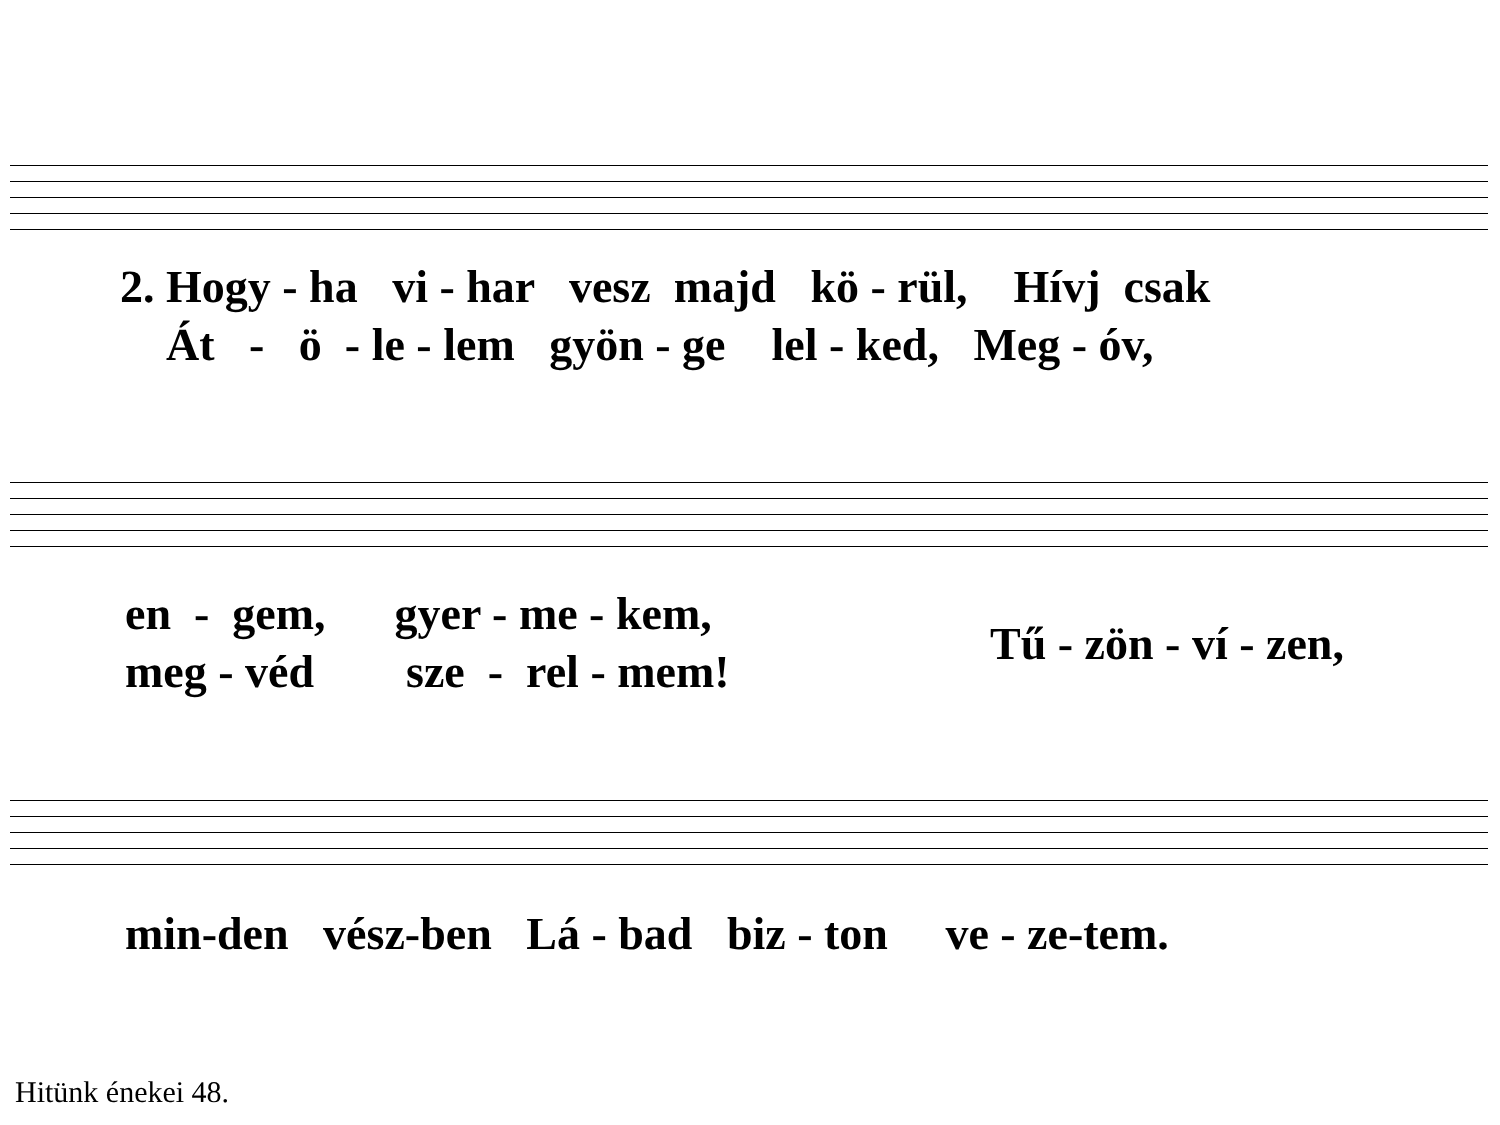2. Hogy - ha vi - har vesz majd kö - rül, Hívj csak Át - ö - le - lem gyön - ge lel - ked, Meg - óv,
en - gem, gyer - me - kem, meg - véd sze - rel - mem!
Tű - zön - ví - zen,
min-den vész-ben Lá - bad biz - ton ve - ze-tem.
Hitünk énekei 48.